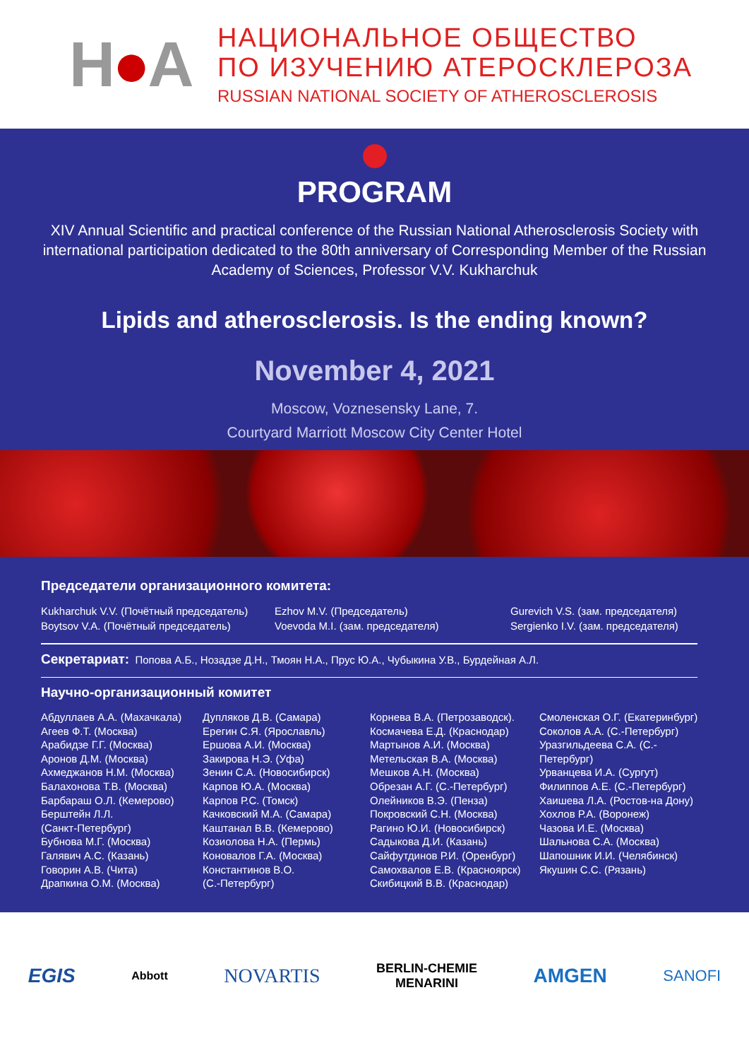H●A
НАЦИОНАЛЬНОЕ ОБЩЕСТВО
ПО ИЗУЧЕНИЮ АТЕРОСКЛЕРОЗА
RUSSIAN NATIONAL SOCIETY OF ATHEROSCLEROSIS
PROGRAM
XIV Annual Scientific and practical conference of the Russian National Atherosclerosis Society with international participation dedicated to the 80th anniversary of Corresponding Member of the Russian Academy of Sciences, Professor V.V. Kukharchuk
Lipids and atherosclerosis. Is the ending known?
November 4, 2021
Moscow, Voznesensky Lane, 7.
Courtyard Marriott Moscow City Center Hotel
Председатели организационного комитета:
Kukharchuk V.V. (Почётный председатель)
Boytsov V.A. (Почётный председатель)
Ezhov M.V. (Председатель)
Voevoda M.I. (зам. председателя)
Gurevich V.S. (зам. председателя)
Sergienko I.V. (зам. председателя)
Секретариат: Попова А.Б., Нозадзе Д.Н., Тмоян Н.А., Прус Ю.А., Чубыкина У.В., Бурдейная А.Л.
Научно-организационный комитет
Абдуллаев А.А. (Махачкала)
Агеев Ф.Т. (Москва)
Арабидзе Г.Г. (Москва)
Аронов Д.М. (Москва)
Ахмеджанов Н.М. (Москва)
Балахонова Т.В. (Москва)
Барбараш О.Л. (Кемерово)
Берштейн Л.Л.
(Санкт-Петербург)
Бубнова М.Г. (Москва)
Галявич А.С. (Казань)
Говорин А.В. (Чита)
Драпкина О.М. (Москва)
Дупляков Д.В. (Самара)
Ерегин С.Я. (Ярославль)
Ершова А.И. (Москва)
Закирова Н.Э. (Уфа)
Зенин С.А. (Новосибирск)
Карпов Ю.А. (Москва)
Карпов Р.С. (Томск)
Качковский М.А. (Самара)
Каштанал В.В. (Кемерово)
Козиолова Н.А. (Пермь)
Коновалов Г.А. (Москва)
Константинов В.О.
(С.-Петербург)
Корнева В.А. (Петрозаводск).
Космачева Е.Д. (Краснодар)
Мартынов А.И. (Москва)
Метельская В.А. (Москва)
Мешков А.Н. (Москва)
Обрезан А.Г. (С.-Петербург)
Олейников В.Э. (Пенза)
Покровский С.Н. (Москва)
Рагино Ю.И. (Новосибирск)
Садыкова Д.И. (Казань)
Сайфутдинов Р.И. (Оренбург)
Самохвалов Е.В. (Красноярск)
Скибицкий В.В. (Краснодар)
Смоленская О.Г. (Екатеринбург)
Соколов А.А. (С.-Петербург)
Уразгильдеева С.А. (С.-Петербург)
Урванцева И.А. (Сургут)
Филиппов А.Е. (С.-Петербург)
Хаишева Л.А. (Ростов-на Дону)
Хохлов Р.А. (Воронеж)
Чазова И.Е. (Москва)
Шальнова С.А. (Москва)
Шапошник И.И. (Челябинск)
Якушин С.С. (Рязань)
EGIS Abbott NOVARTIS BERLIN-CHEMIE
MENARINI AMGEN SANOFI